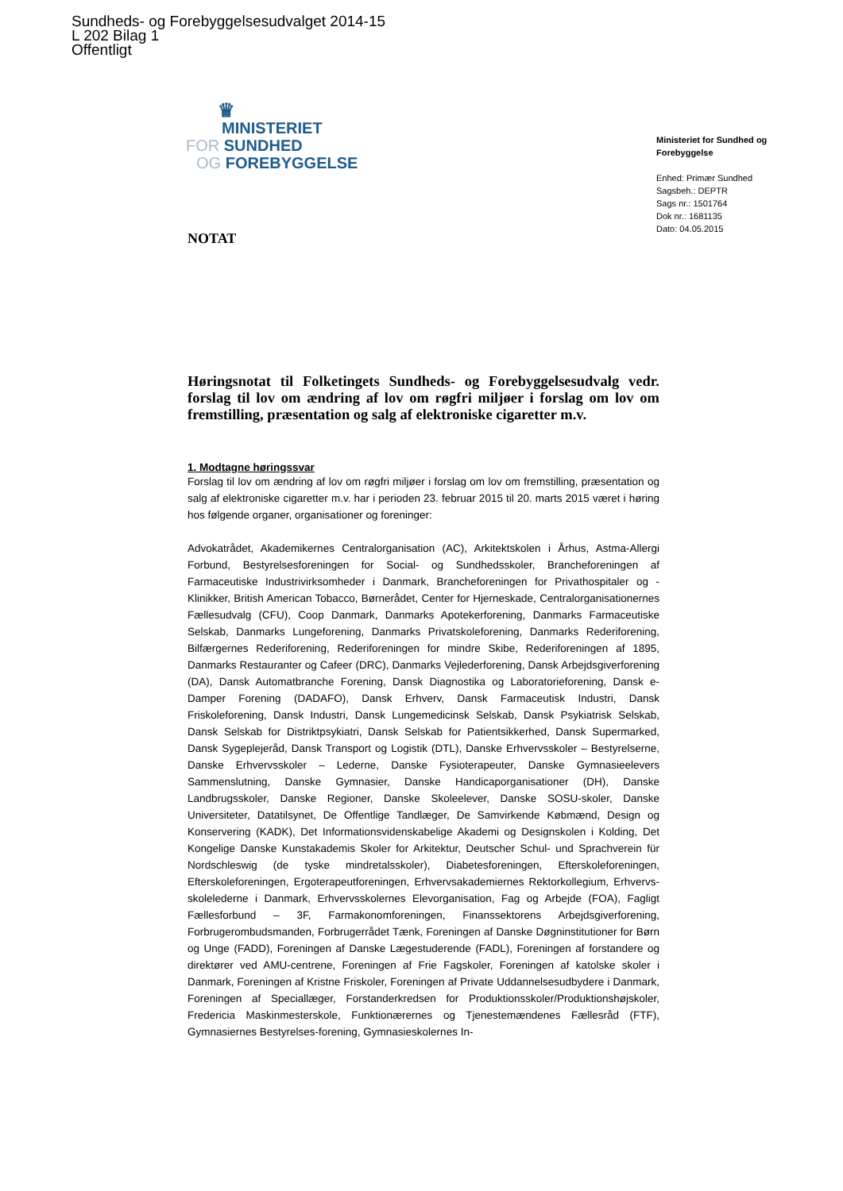Sundheds- og Forebyggelsesudvalget 2014-15
L 202 Bilag 1
Offentligt
♛
MINISTERIET
FOR SUNDHED
OG FOREBYGGELSE
Ministeriet for Sundhed og Forebyggelse
Enhed: Primær Sundhed
Sagsbeh.: DEPTR
Sags nr.: 1501764
Dok nr.: 1681135
Dato: 04.05.2015
NOTAT
Høringsnotat til Folketingets Sundheds- og Forebyggelsesudvalg vedr. forslag til lov om ændring af lov om røgfri miljøer i forslag om lov om fremstilling, præsentation og salg af elektroniske cigaretter m.v.
1. Modtagne høringssvar
Forslag til lov om ændring af lov om røgfri miljøer i forslag om lov om fremstilling, præsentation og salg af elektroniske cigaretter m.v. har i perioden 23. februar 2015 til 20. marts 2015 været i høring hos følgende organer, organisationer og foreninger:
Advokatrådet, Akademikernes Centralorganisation (AC), Arkitektskolen i Århus, Astma-Allergi Forbund, Bestyrelsesforeningen for Social- og Sundhedsskoler, Brancheforeningen af Farmaceutiske Industrivirksomheder i Danmark, Brancheforeningen for Privathospitaler og -Klinikker, British American Tobacco, Børnerådet, Center for Hjerneskade, Centralorganisationernes Fællesudvalg (CFU), Coop Danmark, Danmarks Apotekerforening, Danmarks Farmaceutiske Selskab, Danmarks Lungeforening, Danmarks Privatskoleforening, Danmarks Rederiforening, Bilfærgernes Rederiforening, Rederiforeningen for mindre Skibe, Rederiforeningen af 1895, Danmarks Restauranter og Cafeer (DRC), Danmarks Vejlederforening, Dansk Arbejdsgiverforening (DA), Dansk Automatbranche Forening, Dansk Diagnostika og Laboratorieforening, Dansk e-Damper Forening (DADAFO), Dansk Erhverv, Dansk Farmaceutisk Industri, Dansk Friskoleforening, Dansk Industri, Dansk Lungemedicinsk Selskab, Dansk Psykiatrisk Selskab, Dansk Selskab for Distriktpsykiatri, Dansk Selskab for Patientsikkerhed, Dansk Supermarked, Dansk Sygeplejeråd, Dansk Transport og Logistik (DTL), Danske Erhvervsskoler – Bestyrelserne, Danske Erhvervsskoler – Lederne, Danske Fysioterapeuter, Danske Gymnasieelevers Sammenslutning, Danske Gymnasier, Danske Handicaporganisationer (DH), Danske Landbrugsskoler, Danske Regioner, Danske Skoleelever, Danske SOSU-skoler, Danske Universiteter, Datatilsynet, De Offentlige Tandlæger, De Samvirkende Købmænd, Design og Konservering (KADK), Det Informationsvidenskabelige Akademi og Designskolen i Kolding, Det Kongelige Danske Kunstakademis Skoler for Arkitektur, Deutscher Schul- und Sprachverein für Nordschleswig (de tyske mindretalsskoler), Diabetesforeningen, Efterskoleforeningen, Efterskoleforeningen, Ergoterapeutforeningen, Erhvervsakademiernes Rektorkollegium, Erhvervs-skolelederne i Danmark, Erhvervsskolernes Elevorganisation, Fag og Arbejde (FOA), Fagligt Fællesforbund – 3F, Farmakonomforeningen, Finanssektorens Arbejdsgiverforening, Forbrugerombudsmanden, Forbrugerrådet Tænk, Foreningen af Danske Døgninstitutioner for Børn og Unge (FADD), Foreningen af Danske Lægestuderende (FADL), Foreningen af forstandere og direktører ved AMU-centrene, Foreningen af Frie Fagskoler, Foreningen af katolske skoler i Danmark, Foreningen af Kristne Friskoler, Foreningen af Private Uddannelsesudbydere i Danmark, Foreningen af Speciallæger, Forstanderkredsen for Produktionsskoler/Produktionshøjskoler, Fredericia Maskinmesterskole, Funktionærernes og Tjenestemændenes Fællesråd (FTF), Gymnasiernes Bestyrelses-forening, Gymnasieskolernes In-